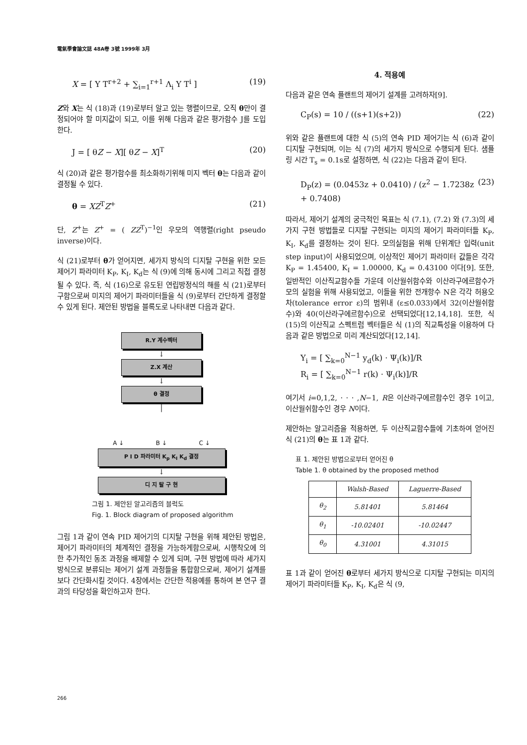電氣學會論文誌 48A卷 3號 1999年 3月
X = [ Y T<sup>r+2</sup> + ∑<sub>i=1</sub><sup>r+1</sup> Λ<sub>i</sub> Y T<sup>i</sup> ] (19)
Z와 X는 식 (18)과 (19)로부터 알고 있는 행렬이므로, 오직 θ만이 결정되어야 할 미지값이 되고, 이를 위해 다음과 같은 평가함수 J를 도입한다.
J = [ θZ − X][ θZ − X]<sup>T</sup> (20)
식 (20)과 같은 평가함수를 최소화하기위해 미지 벡터 θ는 다음과 같이 결정될 수 있다.
θ = XZ<sup>T</sup>Z<sup>+</sup> (21)
단, Z<sup>+</sup>는 Z<sup>+</sup> = ( ZZ<sup>T</sup>)<sup>−1</sup>인 우모의 역행렬(right pseudo inverse)이다.
식 (21)로부터 θ가 얻어지면, 세가지 방식의 디지탈 구현을 위한 모든 제어기 파라미터 K<sub>P</sub>, K<sub>I</sub>, K<sub>d</sub>는 식 (9)에 의해 동시에 그리고 직접 결정될 수 있다. 즉, 식 (16)으로 유도된 연립방정식의 해를 식 (21)로부터 구함으로써 미지의 제어기 파라미터들을 식 (9)로부터 간단하게 결정할 수 있게 된다. 제안된 방법을 블록도로 나타내면 다음과 같다.
R.Y 계수벡터
↓
Z.X 계산
↓
θ 결정
│
A ↓ B ↓ C ↓
P I D 파라미터 K<sub>p</sub> K<sub>I</sub> K<sub>d</sub> 결정
↓
디 지 탈 구 현
그림 1. 제안된 알고리즘의 블럭도
Fig. 1. Block diagram of proposed algorithm
그림 1과 같이 연속 PID 제어기의 디지탈 구현을 위해 제안된 방법은, 제어기 파라미터의 체계적인 결정을 가능하게함으로써, 시행착오에 의한 추가적인 동조 과정을 배제할 수 있게 되며, 구현 방법에 따라 세가지 방식으로 분류되는 제어기 설계 과정들을 통합함으로써, 제어기 설계를 보다 간단화시킬 것이다. 4장에서는 간단한 적용예를 통하여 본 연구 결과의 타당성을 확인하고자 한다.
4. 적용예
다음과 같은 연속 플랜트의 제어기 설계를 고려하자[9].
C<sub>P</sub>(s) = 10 / ((s+1)(s+2)) (22)
위와 같은 플랜트에 대한 식 (5)의 연속 PID 제어기는 식 (6)과 같이 디지탈 구현되며, 이는 식 (7)의 세가지 방식으로 수행되게 된다. 샘플링 시간 T<sub>s</sub> = 0.1s로 설정하면, 식 (22)는 다음과 같이 된다.
D<sub>P</sub>(z) = (0.0453z + 0.0410) / (z<sup>2</sup> − 1.7238z + 0.7408) (23)
따라서, 제어기 설계의 궁극적인 목표는 식 (7.1), (7.2) 와 (7.3)의 세가지 구현 방법들로 디지탈 구현되는 미지의 제어기 파라미터들 K<sub>P</sub>, K<sub>I</sub>, K<sub>d</sub>를 결정하는 것이 된다. 모의실험을 위해 단위계단 입력(unit step input)이 사용되었으며, 이상적인 제어기 파라미터 값들은 각각 K<sub>P</sub> = 1.45400, K<sub>I</sub> = 1.00000, K<sub>d</sub> = 0.43100 이다[9]. 또한, 일반적인 이산직교함수들 가운데 이산월쉬함수와 이산라구에르함수가 모의 실험을 위해 사용되었고, 이들을 위한 전개항수 N은 각각 허용오차(tolerance error ε)의 범위내 (ε≤0.033)에서 32(이산월쉬함수)와 40(이산라구에르함수)으로 선택되었다[12,14,18]. 또한, 식 (15)의 이산직교 스펙트럼 벡터들은 식 (1)의 직교특성을 이용하여 다음과 같은 방법으로 미리 계산되었다[12,14].
Y<sub>i</sub> = [ ∑<sub>k=0</sub><sup>N−1</sup> y<sub>d</sub>(k) · Ψ<sub>i</sub>(k)]/R
R<sub>i</sub> = [ ∑<sub>k=0</sub><sup>N−1</sup> r(k) · Ψ<sub>i</sub>(k)]/R
여기서 i=0,1,2, · · · ,N−1, R은 이산라구에르함수인 경우 1이고, 이산월쉬함수인 경우 N이다.
제안하는 알고리즘을 적용하면, 두 이산직교함수들에 기초하여 얻어진 식 (21)의 θ는 표 1과 같다.
표 1. 제안된 방법으로부터 얻어진 θ
Table 1. θ obtained by the proposed method
| | Walsh-Based | Laguerre-Based |
| --- | --- | --- |
| θ<sub>2</sub> | 5.81401 | 5.81464 |
| θ<sub>1</sub> | -10.02401 | -10.02447 |
| θ<sub>0</sub> | 4.31001 | 4.31015 |
표 1과 같이 얻어진 θ로부터 세가지 방식으로 디지탈 구현되는 미지의 제어기 파라미터들 K<sub>P</sub>, K<sub>I</sub>, K<sub>d</sub>은 식 (9,
266